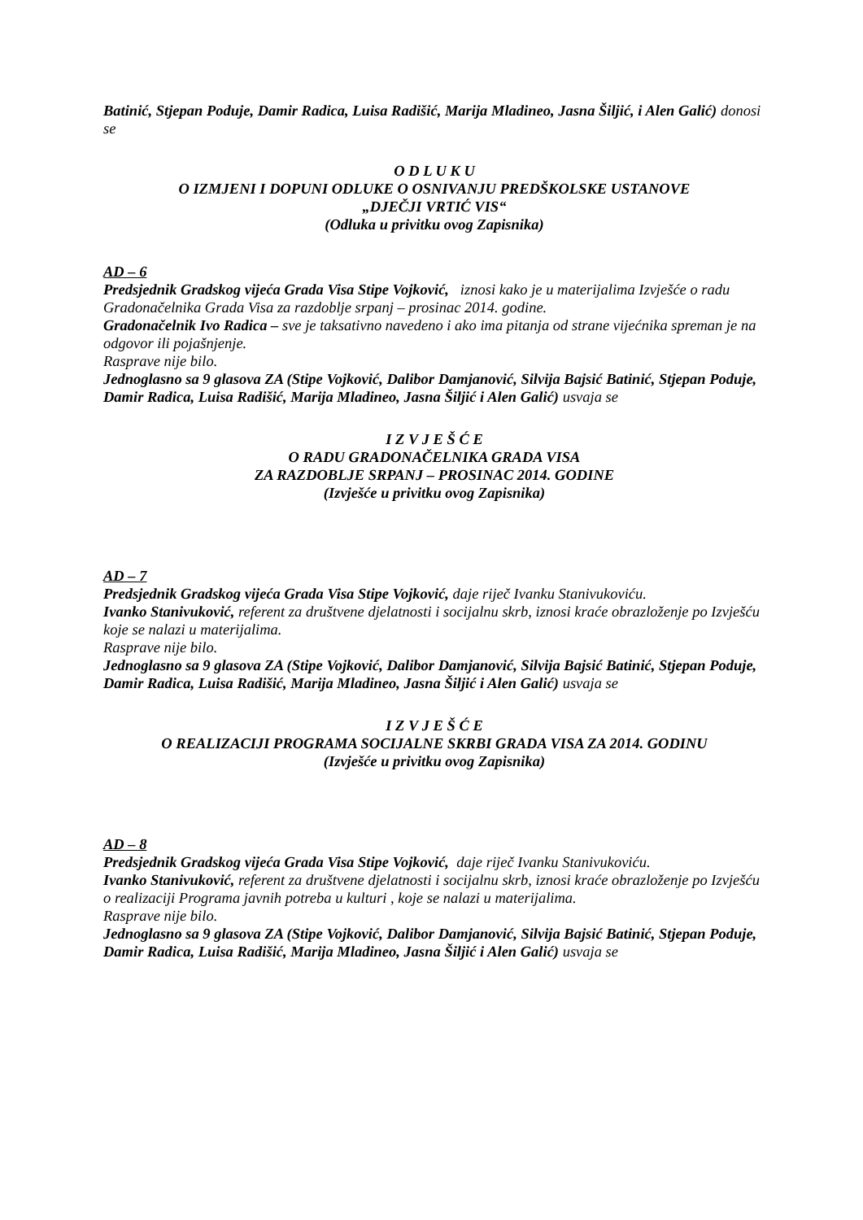Batinić, Stjepan Poduje, Damir Radica, Luisa Radišić, Marija Mladineo, Jasna Šiljić, i Alen Galić) donosi se
O D L U K U
O IZMJENI I DOPUNI ODLUKE O OSNIVANJU PREDŠKOLSKE USTANOVE
„DJEČJI VRTIĆ VIS“
(Odluka u privitku ovog Zapisnika)
AD – 6
Predsjednik Gradskog vijeća Grada Visa Stipe Vojković, iznosi kako je u materijalima Izvješće o radu Gradonačelnika Grada Visa za razdoblje srpanj – prosinac 2014. godine.
Gradonačelnik Ivo Radica – sve je taksativno navedeno i ako ima pitanja od strane vijećnika spreman je na odgovor ili pojašnjenje.
Rasprave nije bilo.
Jednoglasno sa 9 glasova ZA (Stipe Vojković, Dalibor Damjanović, Silvija Bajsić Batinić, Stjepan Poduje, Damir Radica, Luisa Radišić, Marija Mladineo, Jasna Šiljić i Alen Galić) usvaja se
I Z V J E Š Ć E
O RADU GRADONAČELNIKA GRADA VISA
ZA RAZDOBLJE SRPANJ – PROSINAC 2014. GODINE
(Izvješće u privitku ovog Zapisnika)
AD – 7
Predsjednik Gradskog vijeća Grada Visa Stipe Vojković, daje riječ Ivanku Stanivukoviću.
Ivanko Stanivuković, referent za društvene djelatnosti i socijalnu skrb, iznosi kraće obrazloženje po Izvješću koje se nalazi u materijalima.
Rasprave nije bilo.
Jednoglasno sa 9 glasova ZA (Stipe Vojković, Dalibor Damjanović, Silvija Bajsić Batinić, Stjepan Poduje, Damir Radica, Luisa Radišić, Marija Mladineo, Jasna Šiljić i Alen Galić) usvaja se
I Z V J E Š Ć E
O REALIZACIJI PROGRAMA SOCIJALNE SKRBI GRADA VISA ZA 2014. GODINU
(Izvješće u privitku ovog Zapisnika)
AD – 8
Predsjednik Gradskog vijeća Grada Visa Stipe Vojković, daje riječ Ivanku Stanivukoviću.
Ivanko Stanivuković, referent za društvene djelatnosti i socijalnu skrb, iznosi kraće obrazloženje po Izvješću o realizaciji Programa javnih potreba u kulturi , koje se nalazi u materijalima.
Rasprave nije bilo.
Jednoglasno sa 9 glasova ZA (Stipe Vojković, Dalibor Damjanović, Silvija Bajsić Batinić, Stjepan Poduje, Damir Radica, Luisa Radišić, Marija Mladineo, Jasna Šiljić i Alen Galić) usvaja se